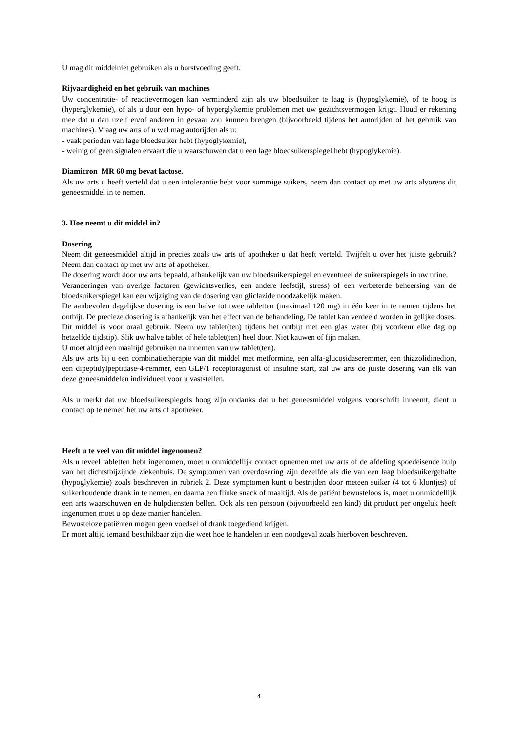U mag dit middelniet gebruiken als u borstvoeding geeft.
Rijvaardigheid en het gebruik van machines
Uw concentratie- of reactievermogen kan verminderd zijn als uw bloedsuiker te laag is (hypoglykemie), of te hoog is (hyperglykemie), of als u door een hypo- of hyperglykemie problemen met uw gezichtsvermogen krijgt. Houd er rekening mee dat u dan uzelf en/of anderen in gevaar zou kunnen brengen (bijvoorbeeld tijdens het autorijden of het gebruik van machines). Vraag uw arts of u wel mag autorijden als u:
- vaak perioden van lage bloedsuiker hebt (hypoglykemie),
- weinig of geen signalen ervaart die u waarschuwen dat u een lage bloedsuikerspiegel hebt (hypoglykemie).
Diamicron MR 60 mg bevat lactose.
Als uw arts u heeft verteld dat u een intolerantie hebt voor sommige suikers, neem dan contact op met uw arts alvorens dit geneesmiddel in te nemen.
3. Hoe neemt u dit middel in?
Dosering
Neem dit geneesmiddel altijd in precies zoals uw arts of apotheker u dat heeft verteld. Twijfelt u over het juiste gebruik? Neem dan contact op met uw arts of apotheker.
De dosering wordt door uw arts bepaald, afhankelijk van uw bloedsuikerspiegel en eventueel de suikerspiegels in uw urine.
Veranderingen van overige factoren (gewichtsverlies, een andere leefstijl, stress) of een verbeterde beheersing van de bloedsuikerspiegel kan een wijziging van de dosering van gliclazide noodzakelijk maken.
De aanbevolen dagelijkse dosering is een halve tot twee tabletten (maximaal 120 mg) in één keer in te nemen tijdens het ontbijt. De precieze dosering is afhankelijk van het effect van de behandeling. De tablet kan verdeeld worden in gelijke doses.
Dit middel is voor oraal gebruik. Neem uw tablet(ten) tijdens het ontbijt met een glas water (bij voorkeur elke dag op hetzelfde tijdstip). Slik uw halve tablet of hele tablet(ten) heel door. Niet kauwen of fijn maken.
U moet altijd een maaltijd gebruiken na innemen van uw tablet(ten).
Als uw arts bij u een combinatietherapie van dit middel met metformine, een alfa-glucosidaseremmer, een thiazolidinedion, een dipeptidylpeptidase-4-remmer, een GLP/1 receptoragonist of insuline start, zal uw arts de juiste dosering van elk van deze geneesmiddelen individueel voor u vaststellen.
Als u merkt dat uw bloedsuikerspiegels hoog zijn ondanks dat u het geneesmiddel volgens voorschrift inneemt, dient u contact op te nemen het uw arts of apotheker.
Heeft u te veel van dit middel ingenomen?
Als u teveel tabletten hebt ingenomen, moet u onmiddellijk contact opnemen met uw arts of de afdeling spoedeisende hulp van het dichtstbijzijnde ziekenhuis. De symptomen van overdosering zijn dezelfde als die van een laag bloedsuikergehalte (hypoglykemie) zoals beschreven in rubriek 2. Deze symptomen kunt u bestrijden door meteen suiker (4 tot 6 klontjes) of suikerhoudende drank in te nemen, en daarna een flinke snack of maaltijd. Als de patiënt bewusteloos is, moet u onmiddellijk een arts waarschuwen en de hulpdiensten bellen. Ook als een persoon (bijvoorbeeld een kind) dit product per ongeluk heeft ingenomen moet u op deze manier handelen.
Bewusteloze patiënten mogen geen voedsel of drank toegediend krijgen.
Er moet altijd iemand beschikbaar zijn die weet hoe te handelen in een noodgeval zoals hierboven beschreven.
4